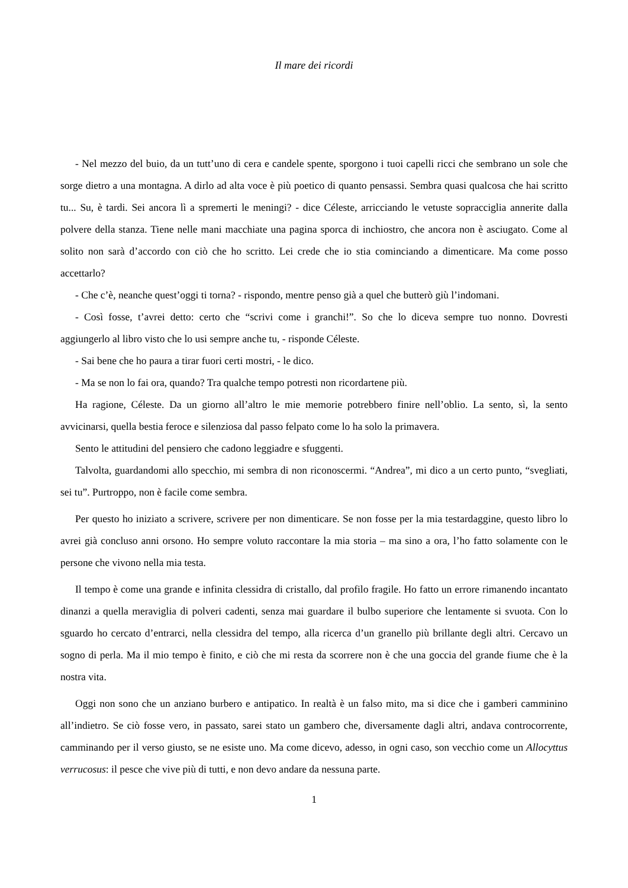Il mare dei ricordi
- Nel mezzo del buio, da un tutt’uno di cera e candele spente, sporgono i tuoi capelli ricci che sembrano un sole che sorge dietro a una montagna. A dirlo ad alta voce è più poetico di quanto pensassi. Sembra quasi qualcosa che hai scritto tu... Su, è tardi. Sei ancora lì a spremerti le meningi? - dice Céleste, arricciando le vetuste sopracciglia annerite dalla polvere della stanza. Tiene nelle mani macchiate una pagina sporca di inchiostro, che ancora non è asciugato. Come al solito non sarà d’accordo con ciò che ho scritto. Lei crede che io stia cominciando a dimenticare. Ma come posso accettarlo?
- Che c’è, neanche quest’oggi ti torna? - rispondo, mentre penso già a quel che butterò giù l’indomani.
- Così fosse, t’avrei detto: certo che “scrivi come i granchi!”. So che lo diceva sempre tuo nonno. Dovresti aggiungerlo al libro visto che lo usi sempre anche tu, - risponde Céleste.
- Sai bene che ho paura a tirar fuori certi mostri, - le dico.
- Ma se non lo fai ora, quando? Tra qualche tempo potresti non ricordartene più.
Ha ragione, Céleste. Da un giorno all’altro le mie memorie potrebbero finire nell’oblio. La sento, sì, la sento avvicinarsi, quella bestia feroce e silenziosa dal passo felpato come lo ha solo la primavera.
Sento le attitudini del pensiero che cadono leggiadre e sfuggenti.
Talvolta, guardandomi allo specchio, mi sembra di non riconoscermi. “Andrea”, mi dico a un certo punto, “svegliati, sei tu”. Purtroppo, non è facile come sembra.
Per questo ho iniziato a scrivere, scrivere per non dimenticare. Se non fosse per la mia testardaggine, questo libro lo avrei già concluso anni orsono. Ho sempre voluto raccontare la mia storia – ma sino a ora, l’ho fatto solamente con le persone che vivono nella mia testa.
Il tempo è come una grande e infinita clessidra di cristallo, dal profilo fragile. Ho fatto un errore rimanendo incantato dinanzi a quella meraviglia di polveri cadenti, senza mai guardare il bulbo superiore che lentamente si svuota. Con lo sguardo ho cercato d’entrarci, nella clessidra del tempo, alla ricerca d’un granello più brillante degli altri. Cercavo un sogno di perla. Ma il mio tempo è finito, e ciò che mi resta da scorrere non è che una goccia del grande fiume che è la nostra vita.
Oggi non sono che un anziano burbero e antipatico. In realtà è un falso mito, ma si dice che i gamberi camminino all’indietro. Se ciò fosse vero, in passato, sarei stato un gambero che, diversamente dagli altri, andava controcorrente, camminando per il verso giusto, se ne esiste uno. Ma come dicevo, adesso, in ogni caso, son vecchio come un Allocyttus verrucosus: il pesce che vive più di tutti, e non devo andare da nessuna parte.
1